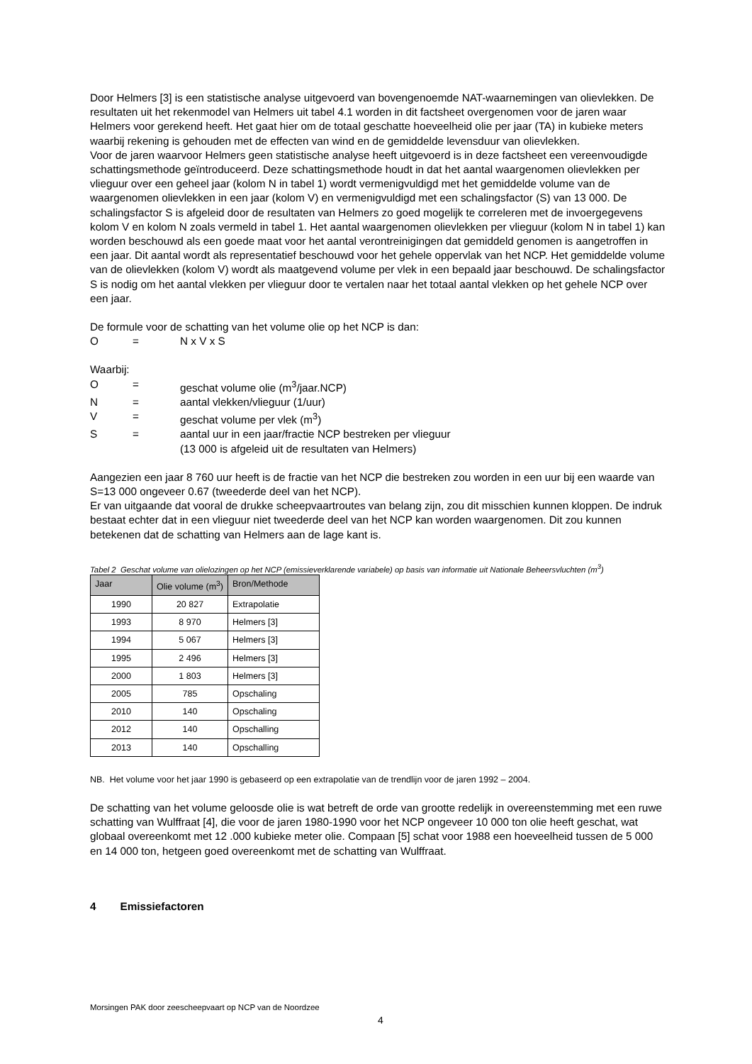Door Helmers [3] is een statistische analyse uitgevoerd van bovengenoemde NAT-waarnemingen van olievlekken. De resultaten uit het rekenmodel van Helmers uit tabel 4.1 worden in dit factsheet overgenomen voor de jaren waar Helmers voor gerekend heeft. Het gaat hier om de totaal geschatte hoeveelheid olie per jaar (TA) in kubieke meters waarbij rekening is gehouden met de effecten van wind en de gemiddelde levensduur van olievlekken.
Voor de jaren waarvoor Helmers geen statistische analyse heeft uitgevoerd is in deze factsheet een vereenvoudigde schattingsmethode geïntroduceerd. Deze schattingsmethode houdt in dat het aantal waargenomen olievlekken per vlieguur over een geheel jaar (kolom N in tabel 1) wordt vermenigvuldigd met het gemiddelde volume van de waargenomen olievlekken in een jaar (kolom V) en vermenigvuldigd met een schalingsfactor (S) van 13 000. De schalingsfactor S is afgeleid door de resultaten van Helmers zo goed mogelijk te correleren met de invoergegevens kolom V en kolom N zoals vermeld in tabel 1. Het aantal waargenomen olievlekken per vlieguur (kolom N in tabel 1) kan worden beschouwd als een goede maat voor het aantal verontreinigingen dat gemiddeld genomen is aangetroffen in een jaar. Dit aantal wordt als representatief beschouwd voor het gehele oppervlak van het NCP. Het gemiddelde volume van de olievlekken (kolom V) wordt als maatgevend volume per vlek in een bepaald jaar beschouwd. De schalingsfactor S is nodig om het aantal vlekken per vlieguur door te vertalen naar het totaal aantal vlekken op het gehele NCP over een jaar.
De formule voor de schatting van het volume olie op het NCP is dan:
O = N x V x S
Waarbij:
O = geschat volume olie (m<sup>3</sup>/jaar.NCP)
N = aantal vlekken/vlieguur (1/uur)
V = geschat volume per vlek (m<sup>3</sup>)
S = aantal uur in een jaar/fractie NCP bestreken per vlieguur
(13 000 is afgeleid uit de resultaten van Helmers)
Aangezien een jaar 8 760 uur heeft is de fractie van het NCP die bestreken zou worden in een uur bij een waarde van S=13 000 ongeveer 0.67 (tweederde deel van het NCP).
Er van uitgaande dat vooral de drukke scheepvaartroutes van belang zijn, zou dit misschien kunnen kloppen. De indruk bestaat echter dat in een vlieguur niet tweederde deel van het NCP kan worden waargenomen. Dit zou kunnen betekenen dat de schatting van Helmers aan de lage kant is.
Tabel 2 Geschat volume van olielozingen op het NCP (emissieverklarende variabele) op basis van informatie uit Nationale Beheersvluchten (m<sup>3</sup>)
| Jaar | Olie volume (m<sup>3</sup>) | Bron/Methode |
| --- | --- | --- |
| 1990 | 20 827 | Extrapolatie |
| 1993 | 8 970 | Helmers [3] |
| 1994 | 5 067 | Helmers [3] |
| 1995 | 2 496 | Helmers [3] |
| 2000 | 1 803 | Helmers [3] |
| 2005 | 785 | Opschaling |
| 2010 | 140 | Opschaling |
| 2012 | 140 | Opschalling |
| 2013 | 140 | Opschalling |
NB. Het volume voor het jaar 1990 is gebaseerd op een extrapolatie van de trendlijn voor de jaren 1992 – 2004.
De schatting van het volume geloosde olie is wat betreft de orde van grootte redelijk in overeenstemming met een ruwe schatting van Wulffraat [4], die voor de jaren 1980-1990 voor het NCP ongeveer 10 000 ton olie heeft geschat, wat globaal overeenkomt met 12 .000 kubieke meter olie. Compaan [5] schat voor 1988 een hoeveelheid tussen de 5 000 en 14 000 ton, hetgeen goed overeenkomt met de schatting van Wulffraat.
4 Emissiefactoren
Morsingen PAK door zeescheepvaart op NCP van de Noordzee
4